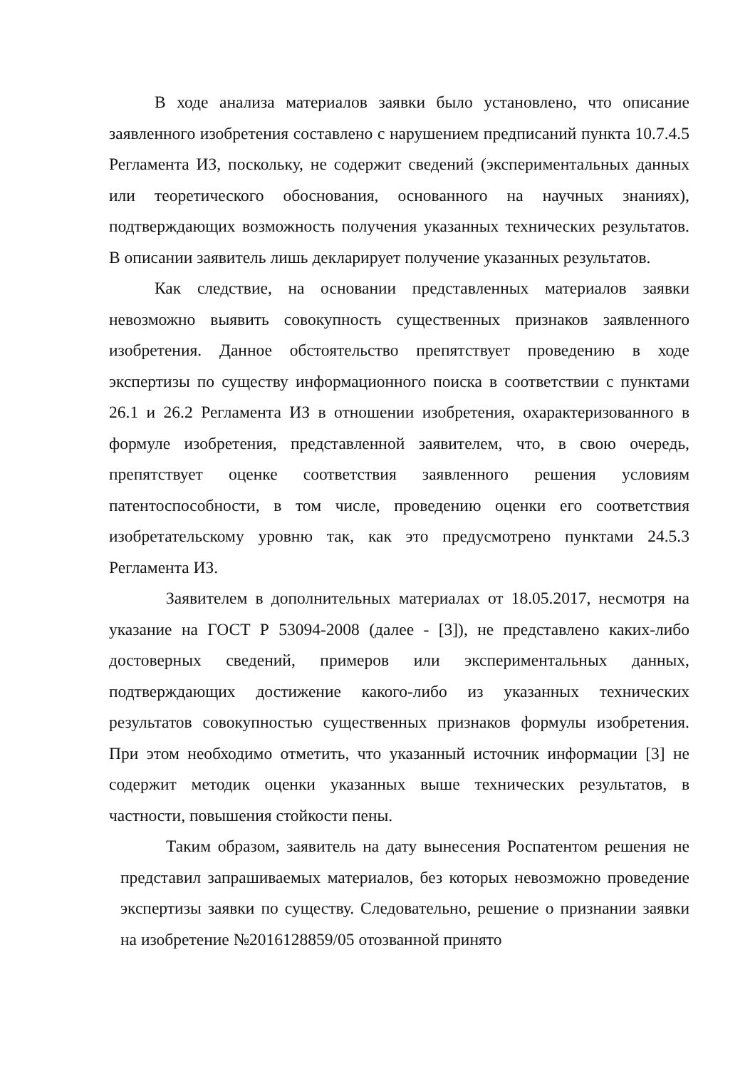В ходе анализа материалов заявки было установлено, что описание заявленного изобретения составлено с нарушением предписаний пункта 10.7.4.5 Регламента ИЗ, поскольку, не содержит сведений (экспериментальных данных или теоретического обоснования, основанного на научных знаниях), подтверждающих возможность получения указанных технических результатов. В описании заявитель лишь декларирует получение указанных результатов.
Как следствие, на основании представленных материалов заявки невозможно выявить совокупность существенных признаков заявленного изобретения. Данное обстоятельство препятствует проведению в ходе экспертизы по существу информационного поиска в соответствии с пунктами 26.1 и 26.2 Регламента ИЗ в отношении изобретения, охарактеризованного в формуле изобретения, представленной заявителем, что, в свою очередь, препятствует оценке соответствия заявленного решения условиям патентоспособности, в том числе, проведению оценки его соответствия изобретательскому уровню так, как это предусмотрено пунктами 24.5.3 Регламента ИЗ.
Заявителем в дополнительных материалах от 18.05.2017, несмотря на указание на ГОСТ Р 53094-2008 (далее - [3]), не представлено каких-либо достоверных сведений, примеров или экспериментальных данных, подтверждающих достижение какого-либо из указанных технических результатов совокупностью существенных признаков формулы изобретения. При этом необходимо отметить, что указанный источник информации [3] не содержит методик оценки указанных выше технических результатов, в частности, повышения стойкости пены.
Таким образом, заявитель на дату вынесения Роспатентом решения не представил запрашиваемых материалов, без которых невозможно проведение экспертизы заявки по существу. Следовательно, решение о признании заявки на изобретение №2016128859/05 отозванной принято